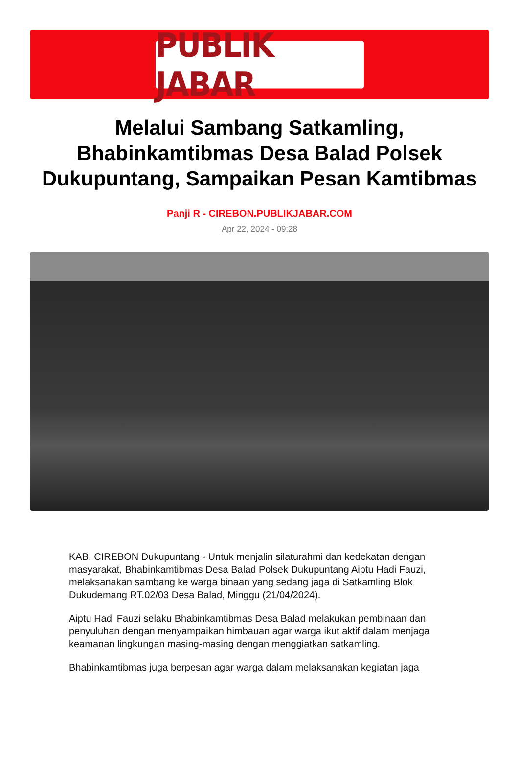PUBLIK JABAR
Melalui Sambang Satkamling, Bhabinkamtibmas Desa Balad Polsek Dukupuntang, Sampaikan Pesan Kamtibmas
Panji R - CIREBON.PUBLIKJABAR.COM
Apr 22, 2024 - 09:28
KAB. CIREBON Dukupuntang - Untuk menjalin silaturahmi dan kedekatan dengan masyarakat, Bhabinkamtibmas Desa Balad Polsek Dukupuntang Aiptu Hadi Fauzi, melaksanakan sambang ke warga binaan yang sedang jaga di Satkamling Blok Dukudemang RT.02/03 Desa Balad, Minggu (21/04/2024).
Aiptu Hadi Fauzi selaku Bhabinkamtibmas Desa Balad melakukan pembinaan dan penyuluhan dengan menyampaikan himbauan agar warga ikut aktif dalam menjaga keamanan lingkungan masing-masing dengan menggiatkan satkamling.
Bhabinkamtibmas juga berpesan agar warga dalam melaksanakan kegiatan jaga